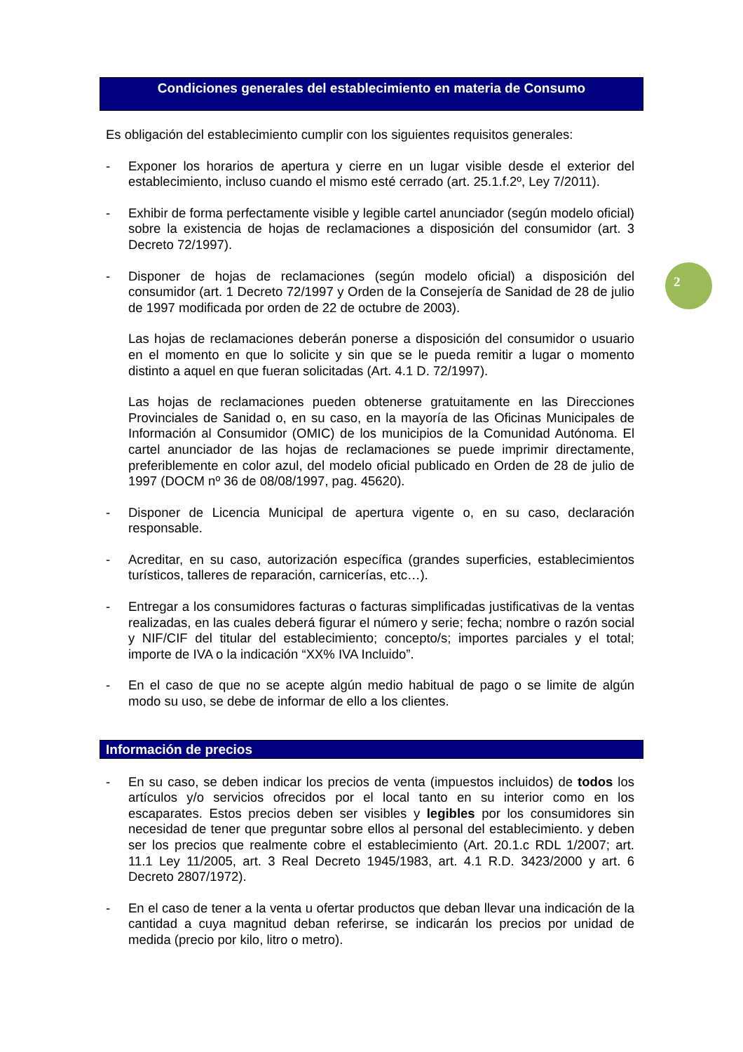Condiciones generales del establecimiento en materia de Consumo
Es obligación del establecimiento cumplir con los siguientes requisitos generales:
-
Exponer los horarios de apertura y cierre en un lugar visible desde el exterior del establecimiento, incluso cuando el mismo esté cerrado (art. 25.1.f.2º, Ley 7/2011).
-
Exhibir de forma perfectamente visible y legible cartel anunciador (según modelo oficial) sobre la existencia de hojas de reclamaciones a disposición del consumidor (art. 3 Decreto 72/1997).
-
Disponer de hojas de reclamaciones (según modelo oficial) a disposición del consumidor (art. 1 Decreto 72/1997 y Orden de la Consejería de Sanidad de 28 de julio de 1997 modificada por orden de 22 de octubre de 2003).
Las hojas de reclamaciones deberán ponerse a disposición del consumidor o usuario en el momento en que lo solicite y sin que se le pueda remitir a lugar o momento distinto a aquel en que fueran solicitadas (Art. 4.1 D. 72/1997).
Las hojas de reclamaciones pueden obtenerse gratuitamente en las Direcciones Provinciales de Sanidad o, en su caso, en la mayoría de las Oficinas Municipales de Información al Consumidor (OMIC) de los municipios de la Comunidad Autónoma. El cartel anunciador de las hojas de reclamaciones se puede imprimir directamente, preferiblemente en color azul, del modelo oficial publicado en Orden de 28 de julio de 1997 (DOCM nº 36 de 08/08/1997, pag. 45620).
-
Disponer de Licencia Municipal de apertura vigente o, en su caso, declaración responsable.
-
Acreditar, en su caso, autorización específica (grandes superficies, establecimientos turísticos, talleres de reparación, carnicerías, etc…).
-
Entregar a los consumidores facturas o facturas simplificadas justificativas de la ventas realizadas, en las cuales deberá figurar el número y serie; fecha; nombre o razón social y NIF/CIF del titular del establecimiento; concepto/s; importes parciales y el total; importe de IVA o la indicación “XX% IVA Incluido”.
-
En el caso de que no se acepte algún medio habitual de pago o se limite de algún modo su uso, se debe de informar de ello a los clientes.
Información de precios
-
En su caso, se deben indicar los precios de venta (impuestos incluidos) de todos los artículos y/o servicios ofrecidos por el local tanto en su interior como en los escaparates. Estos precios deben ser visibles y legibles por los consumidores sin necesidad de tener que preguntar sobre ellos al personal del establecimiento. y deben ser los precios que realmente cobre el establecimiento (Art. 20.1.c RDL 1/2007; art. 11.1 Ley 11/2005, art. 3 Real Decreto 1945/1983, art. 4.1 R.D. 3423/2000 y art. 6 Decreto 2807/1972).
-
En el caso de tener a la venta u ofertar productos que deban llevar una indicación de la cantidad a cuya magnitud deban referirse, se indicarán los precios por unidad de medida (precio por kilo, litro o metro).
2